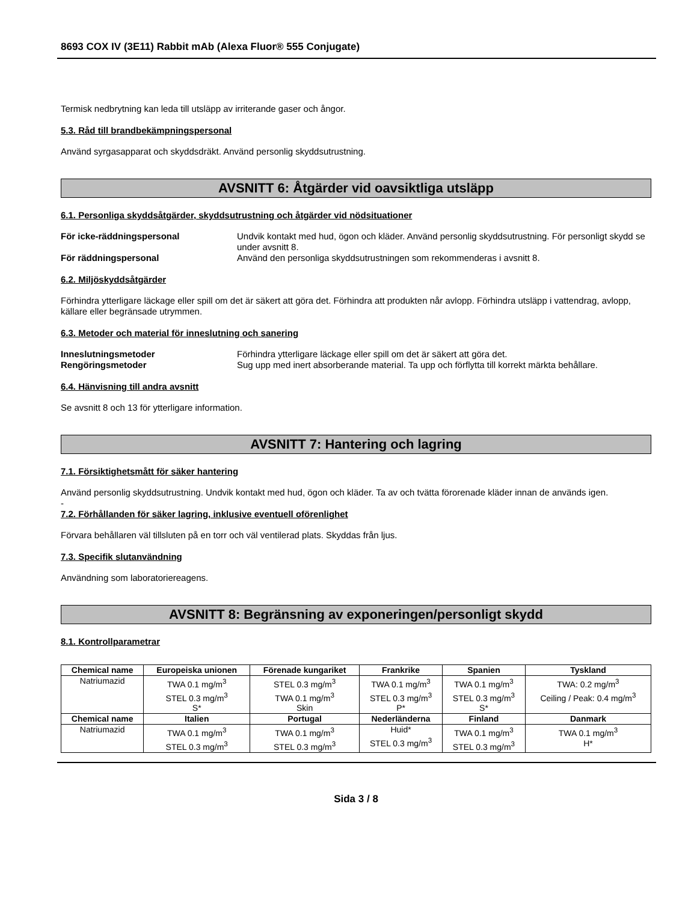8693 COX IV (3E11) Rabbit mAb (Alexa Fluor® 555 Conjugate)
Termisk nedbrytning kan leda till utsläpp av irriterande gaser och ångor.
5.3. Råd till brandbekämpningspersonal
Använd syrgasapparat och skyddsdräkt. Använd personlig skyddsutrustning.
AVSNITT 6: Åtgärder vid oavsiktliga utsläpp
6.1. Personliga skyddsåtgärder, skyddsutrustning och åtgärder vid nödsituationer
För icke-räddningspersonal Undvik kontakt med hud, ögon och kläder. Använd personlig skyddsutrustning. För personligt skydd se under avsnitt 8.
För räddningspersonal Använd den personliga skyddsutrustningen som rekommenderas i avsnitt 8.
6.2. Miljöskyddsåtgärder
Förhindra ytterligare läckage eller spill om det är säkert att göra det. Förhindra att produkten når avlopp. Förhindra utsläpp i vattendrag, avlopp, källare eller begränsade utrymmen.
6.3. Metoder och material för inneslutning och sanering
Inneslutningsmetoder Förhindra ytterligare läckage eller spill om det är säkert att göra det.
Rengöringsmetoder Sug upp med inert absorberande material. Ta upp och förflytta till korrekt märkta behållare.
6.4. Hänvisning till andra avsnitt
Se avsnitt 8 och 13 för ytterligare information.
AVSNITT 7: Hantering och lagring
7.1. Försiktighetsmått för säker hantering
Använd personlig skyddsutrustning. Undvik kontakt med hud, ögon och kläder. Ta av och tvätta förorenade kläder innan de används igen.
-
7.2. Förhållanden för säker lagring, inklusive eventuell oförenlighet
Förvara behållaren väl tillsluten på en torr och väl ventilerad plats. Skyddas från ljus.
7.3. Specifik slutanvändning
Användning som laboratoriereagens.
AVSNITT 8: Begränsning av exponeringen/personligt skydd
8.1. Kontrollparametrar
| Chemical name | Europeiska unionen | Förenade kungariket | Frankrike | Spanien | Tyskland |
| --- | --- | --- | --- | --- | --- |
| Natriumazid | TWA 0.1 mg/m<sup>3</sup> STEL 0.3 mg/m<sup>3</sup> S* | STEL 0.3 mg/m<sup>3</sup> TWA 0.1 mg/m<sup>3</sup> Skin | TWA 0.1 mg/m<sup>3</sup> STEL 0.3 mg/m<sup>3</sup> P* | TWA 0.1 mg/m<sup>3</sup> STEL 0.3 mg/m<sup>3</sup> S* | TWA: 0.2 mg/m<sup>3</sup> Ceiling / Peak: 0.4 mg/m<sup>3</sup> |
| Chemical name | Italien | Portugal | Nederländerna | Finland | Danmark |
| Natriumazid | TWA 0.1 mg/m<sup>3</sup> STEL 0.3 mg/m<sup>3</sup> | TWA 0.1 mg/m<sup>3</sup> STEL 0.3 mg/m<sup>3</sup> | Huid* STEL 0.3 mg/m<sup>3</sup> | TWA 0.1 mg/m<sup>3</sup> STEL 0.3 mg/m<sup>3</sup> | TWA 0.1 mg/m<sup>3</sup> H* |
Sida 3 / 8